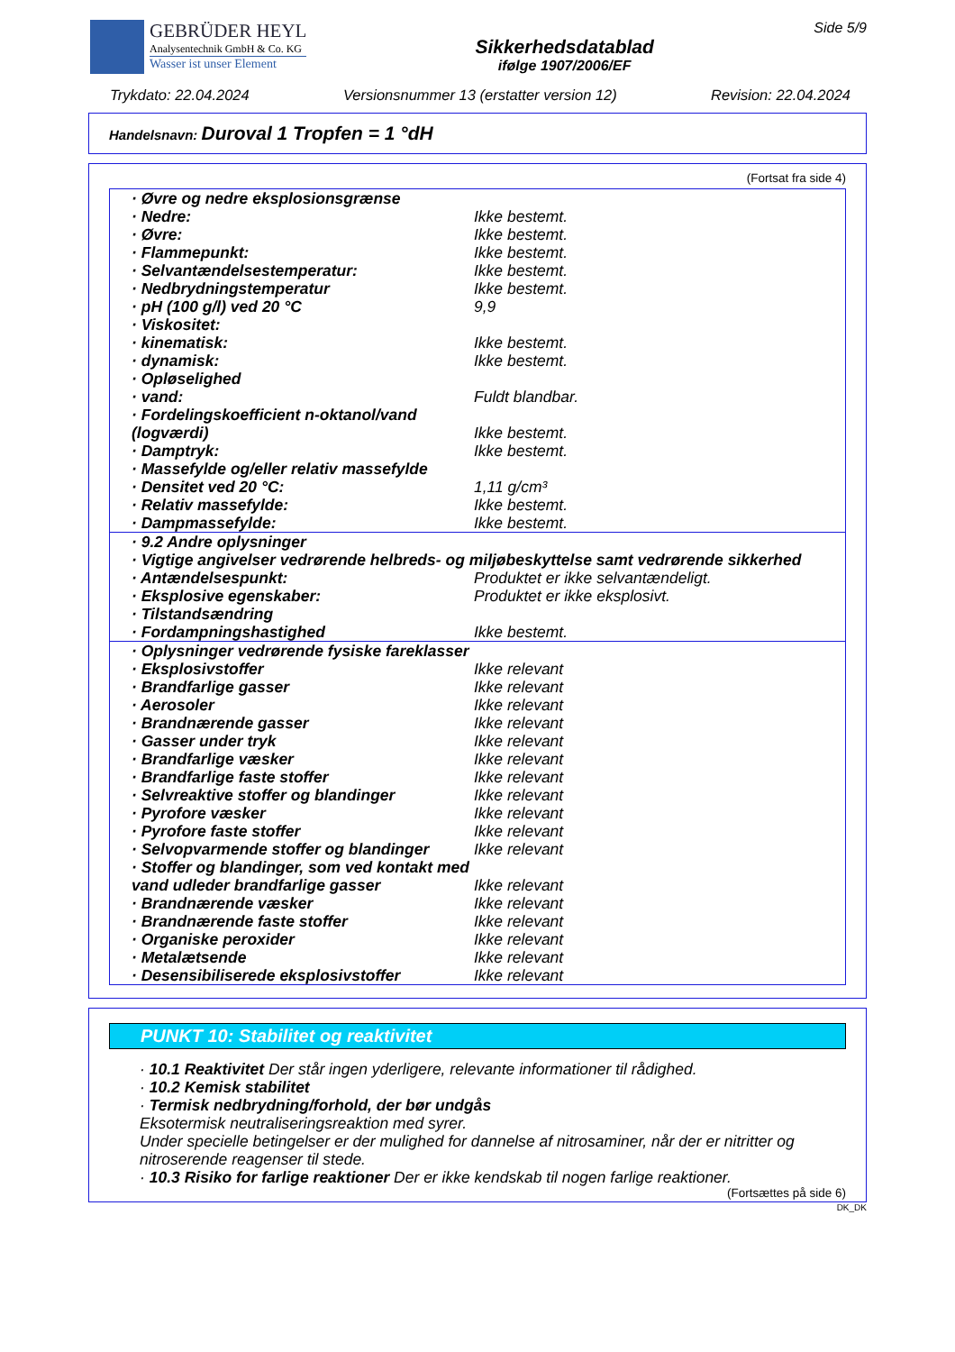GEBRÜDER HEYL
Analysentechnik GmbH & Co. KG
Wasser ist unser Element
Sikkerhedsdatablad
ifølge 1907/2006/EF
Side 5/9
Trykdato: 22.04.2024 Versionsnummer 13 (erstatter version 12) Revision: 22.04.2024
Handelsnavn: Duroval 1 Tropfen = 1 °dH
(Fortsat fra side 4)
| · Øvre og nedre eksplosionsgrænse | |
| · Nedre: | Ikke bestemt. |
| · Øvre: | Ikke bestemt. |
| · Flammepunkt: | Ikke bestemt. |
| · Selvantændelsestemperatur: | Ikke bestemt. |
| · Nedbrydningstemperatur | Ikke bestemt. |
| · pH (100 g/l) ved 20 °C | 9,9 |
| · Viskositet: | |
| · kinematisk: | Ikke bestemt. |
| · dynamisk: | Ikke bestemt. |
| · Opløselighed | |
| · vand: | Fuldt blandbar. |
| · Fordelingskoefficient n-oktanol/vand (logværdi) | Ikke bestemt. |
| · Damptryk: | Ikke bestemt. |
| · Massefylde og/eller relativ massefylde | |
| · Densitet ved 20 °C: | 1,11 g/cm³ |
| · Relativ massefylde: | Ikke bestemt. |
| · Dampmassefylde: | Ikke bestemt. |
| · 9.2 Andre oplysninger | |
| · Vigtige angivelser vedrørende helbreds- og miljøbeskyttelse samt vedrørende sikkerhed | |
| · Antændelsespunkt: | Produktet er ikke selvantændeligt. |
| · Eksplosive egenskaber: | Produktet er ikke eksplosivt. |
| · Tilstandsændring | |
| · Fordampningshastighed | Ikke bestemt. |
| · Oplysninger vedrørende fysiske fareklasser | |
| · Eksplosivstoffer | Ikke relevant |
| · Brandfarlige gasser | Ikke relevant |
| · Aerosoler | Ikke relevant |
| · Brandnærende gasser | Ikke relevant |
| · Gasser under tryk | Ikke relevant |
| · Brandfarlige væsker | Ikke relevant |
| · Brandfarlige faste stoffer | Ikke relevant |
| · Selvreaktive stoffer og blandinger | Ikke relevant |
| · Pyrofore væsker | Ikke relevant |
| · Pyrofore faste stoffer | Ikke relevant |
| · Selvopvarmende stoffer og blandinger | Ikke relevant |
| · Stoffer og blandinger, som ved kontakt med vand udleder brandfarlige gasser | Ikke relevant |
| · Brandnærende væsker | Ikke relevant |
| · Brandnærende faste stoffer | Ikke relevant |
| · Organiske peroxider | Ikke relevant |
| · Metalætsende | Ikke relevant |
| · Desensibiliserede eksplosivstoffer | Ikke relevant |
PUNKT 10: Stabilitet og reaktivitet
· 10.1 Reaktivitet Der står ingen yderligere, relevante informationer til rådighed.
· 10.2 Kemisk stabilitet
· Termisk nedbrydning/forhold, der bør undgås
Eksotermisk neutraliseringsreaktion med syrer.
Under specielle betingelser er der mulighed for dannelse af nitrosaminer, når der er nitritter og nitroserende reagenser til stede.
· 10.3 Risiko for farlige reaktioner Der er ikke kendskab til nogen farlige reaktioner.
(Fortsættes på side 6)
DK_DK